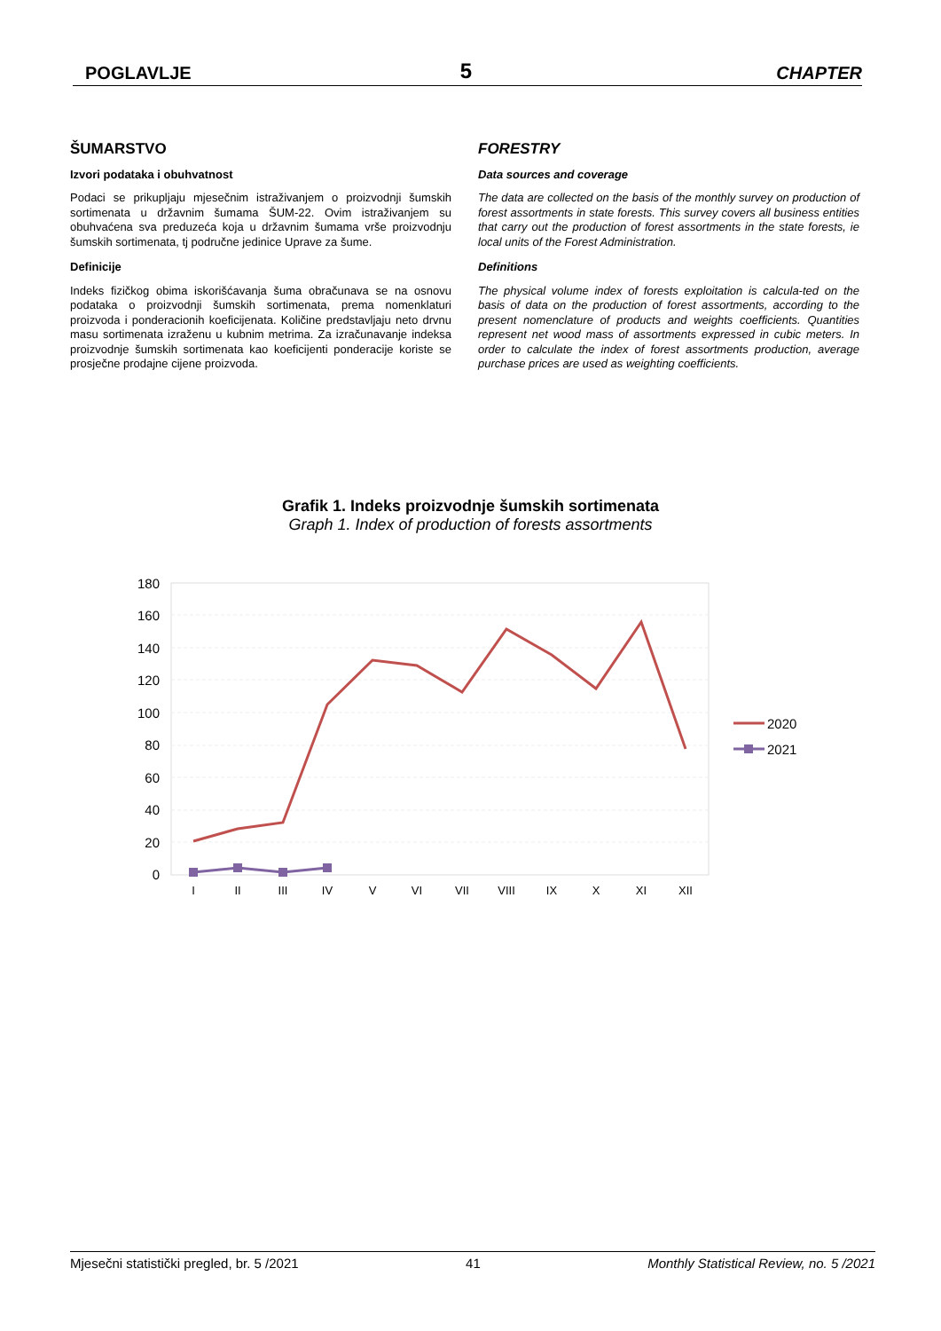POGLAVLJE 5 CHAPTER
ŠUMARSTVO
Izvori podataka i obuhvatnost
Podaci se prikupljaju mjesečnim istraživanjem o proizvodnji šumskih sortimenata u državnim šumama ŠUM-22. Ovim istraživanjem su obuhvaćena sva preduzeća koja u državnim šumama vrše proizvodnju šumskih sortimenata, tj područne jedinice Uprave za šume.
Definicije
Indeks fizičkog obima iskorišćavanja šuma obračunava se na osnovu podataka o proizvodnji šumskih sortimenata, prema nomenklaturi proizvoda i ponderacionih koeficijenata. Količine predstavljaju neto drvnu masu sortimenata izraženu u kubnim metrima. Za izračunavanje indeksa proizvodnje šumskih sortimenata kao koeficijenti ponderacije koriste se prosječne prodajne cijene proizvoda.
FORESTRY
Data sources and coverage
The data are collected on the basis of the monthly survey on production of forest assortments in state forests. This survey covers all business entities that carry out the production of forest assortments in the state forests, ie local units of the Forest Administration.
Definitions
The physical volume index of forests exploitation is calcula-ted on the basis of data on the production of forest assortments, according to the present nomenclature of products and weights coefficients. Quantities represent net wood mass of assortments expressed in cubic meters. In order to calculate the index of forest assortments production, average purchase prices are used as weighting coefficients.
Grafik 1. Indeks proizvodnje šumskih sortimenata
Graph 1. Index of production of forests assortments
180
160
140
120
100
80
60
40
20
0
I
II
III
IV
V
VI
VII
VIII
IX
X
XI
XII
2020
2021
Mjesečni statistički pregled, br. 5 /2021 41 Monthly Statistical Review, no. 5 /2021